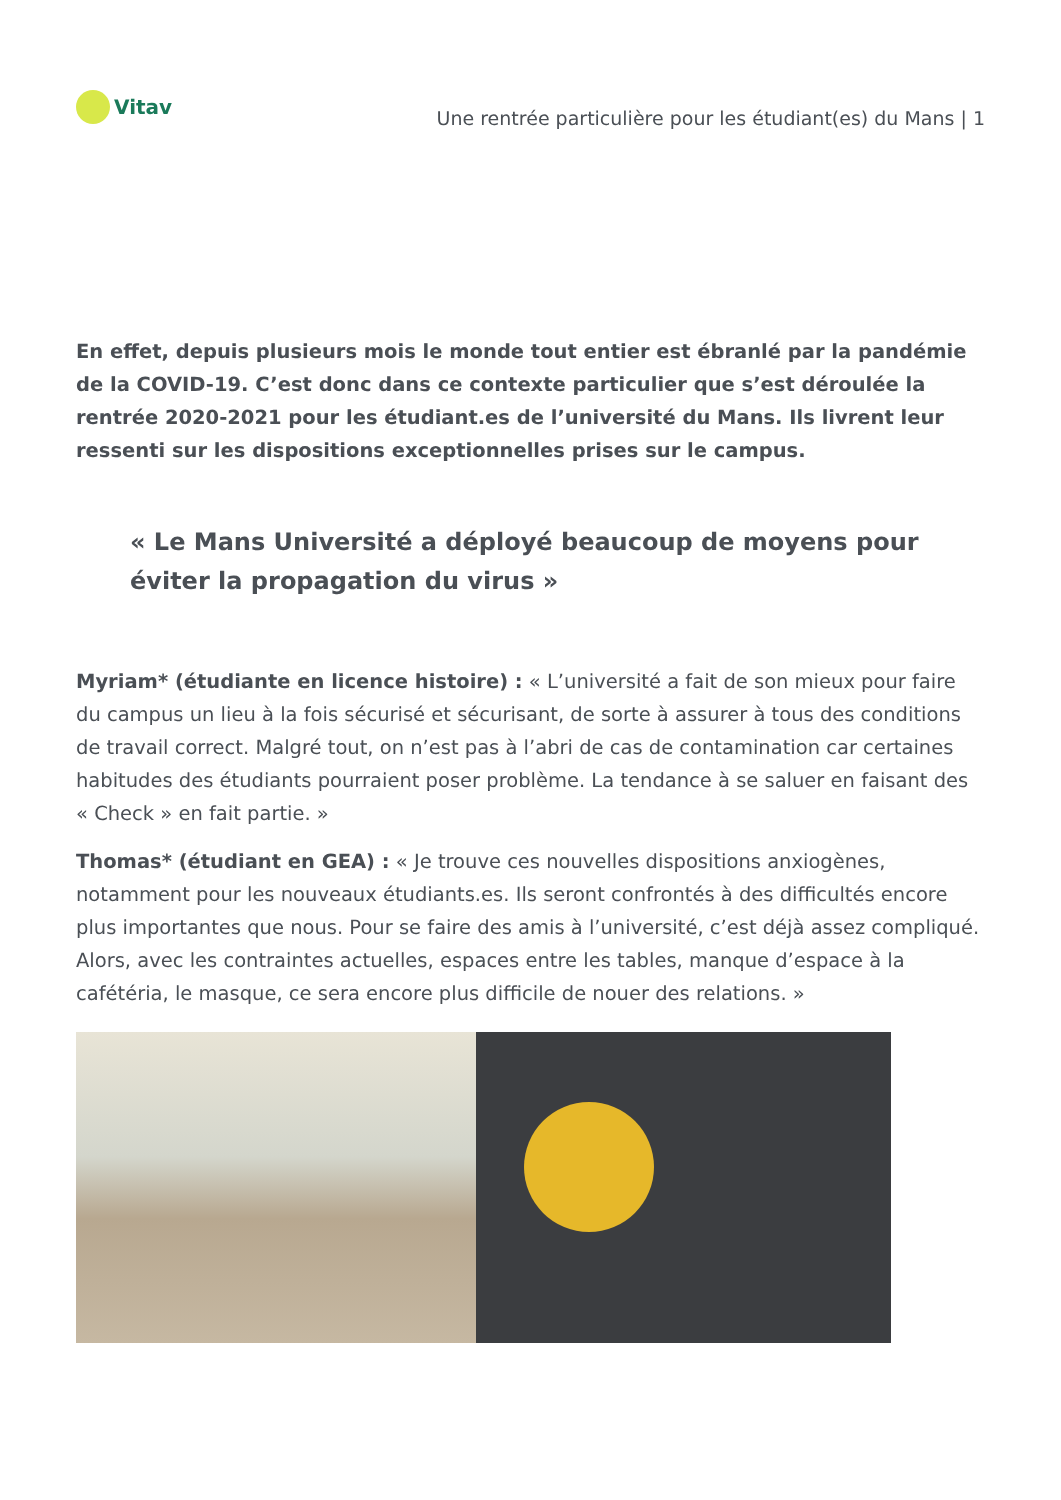Vitav
Une rentrée particulière pour les étudiant(es) du Mans | 1
En effet, depuis plusieurs mois le monde tout entier est ébranlé par la pandémie de la COVID-19. C’est donc dans ce contexte particulier que s’est déroulée la rentrée 2020-2021 pour les étudiant.es de l’université du Mans. Ils livrent leur ressenti sur les dispositions exceptionnelles prises sur le campus.
« Le Mans Université a déployé beaucoup de moyens pour éviter la propagation du virus »
Myriam* (étudiante en licence histoire) : « L’université a fait de son mieux pour faire du campus un lieu à la fois sécurisé et sécurisant, de sorte à assurer à tous des conditions de travail correct. Malgré tout, on n’est pas à l’abri de cas de contamination car certaines habitudes des étudiants pourraient poser problème. La tendance à se saluer en faisant des « Check » en fait partie. »
Thomas* (étudiant en GEA) : « Je trouve ces nouvelles dispositions anxiogènes, notamment pour les nouveaux étudiants.es. Ils seront confrontés à des difficultés encore plus importantes que nous. Pour se faire des amis à l’université, c’est déjà assez compliqué. Alors, avec les contraintes actuelles, espaces entre les tables, manque d’espace à la cafétéria, le masque, ce sera encore plus difficile de nouer des relations. »